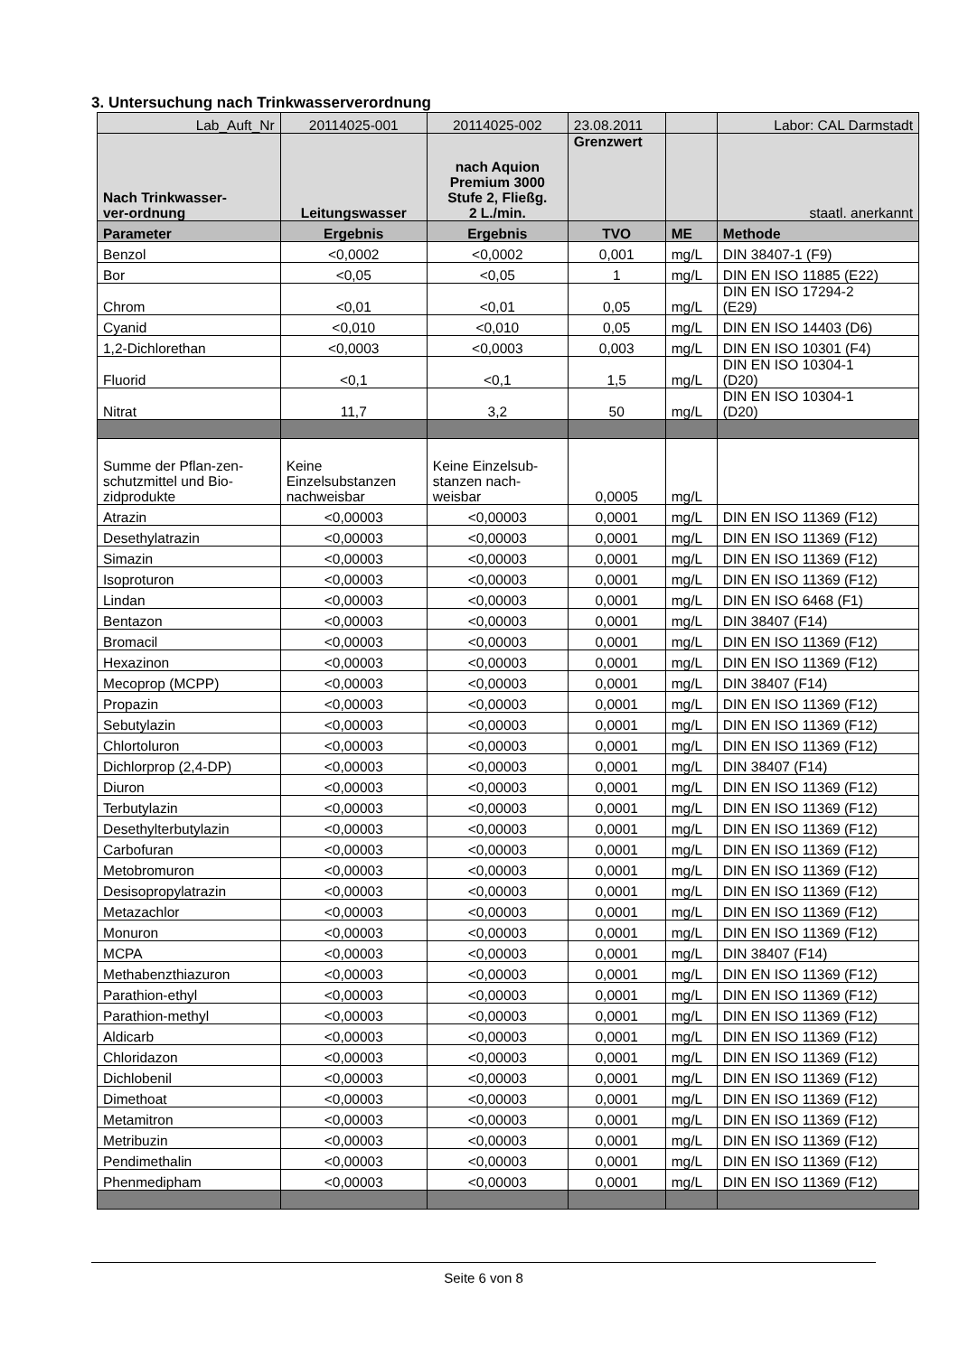3. Untersuchung nach Trinkwasserverordnung
| Lab_Auft_Nr | 20114025-001 | 20114025-002 | 23.08.2011 | | Labor: CAL Darmstadt |
| Nach Trinkwasser- ver-ordnung | Leitungswasser | nach Aquion Premium 3000 Stufe 2, Fließg. 2 L./min. | Grenzwert | | staatl. anerkannt |
| Parameter | Ergebnis | Ergebnis | TVO | ME | Methode |
| Benzol | <0,0002 | <0,0002 | 0,001 | mg/L | DIN 38407-1 (F9) |
| Bor | <0,05 | <0,05 | 1 | mg/L | DIN EN ISO 11885 (E22) |
| Chrom | <0,01 | <0,01 | 0,05 | mg/L | DIN EN ISO 17294-2 (E29) |
| Cyanid | <0,010 | <0,010 | 0,05 | mg/L | DIN EN ISO 14403 (D6) |
| 1,2-Dichlorethan | <0,0003 | <0,0003 | 0,003 | mg/L | DIN EN ISO 10301 (F4) |
| Fluorid | <0,1 | <0,1 | 1,5 | mg/L | DIN EN ISO 10304-1 (D20) |
| Nitrat | 11,7 | 3,2 | 50 | mg/L | DIN EN ISO 10304-1 (D20) |
| Summe der Pflan-zen- schutzmittel und Bio- zidprodukte | Keine Einzelsubstanzen nachweisbar | Keine Einzelsub- stanzen nach- weisbar | 0,0005 | mg/L | |
| Atrazin | <0,00003 | <0,00003 | 0,0001 | mg/L | DIN EN ISO 11369 (F12) |
| Desethylatrazin | <0,00003 | <0,00003 | 0,0001 | mg/L | DIN EN ISO 11369 (F12) |
| Simazin | <0,00003 | <0,00003 | 0,0001 | mg/L | DIN EN ISO 11369 (F12) |
| Isoproturon | <0,00003 | <0,00003 | 0,0001 | mg/L | DIN EN ISO 11369 (F12) |
| Lindan | <0,00003 | <0,00003 | 0,0001 | mg/L | DIN EN ISO 6468 (F1) |
| Bentazon | <0,00003 | <0,00003 | 0,0001 | mg/L | DIN 38407 (F14) |
| Bromacil | <0,00003 | <0,00003 | 0,0001 | mg/L | DIN EN ISO 11369 (F12) |
| Hexazinon | <0,00003 | <0,00003 | 0,0001 | mg/L | DIN EN ISO 11369 (F12) |
| Mecoprop (MCPP) | <0,00003 | <0,00003 | 0,0001 | mg/L | DIN 38407 (F14) |
| Propazin | <0,00003 | <0,00003 | 0,0001 | mg/L | DIN EN ISO 11369 (F12) |
| Sebutylazin | <0,00003 | <0,00003 | 0,0001 | mg/L | DIN EN ISO 11369 (F12) |
| Chlortoluron | <0,00003 | <0,00003 | 0,0001 | mg/L | DIN EN ISO 11369 (F12) |
| Dichlorprop (2,4-DP) | <0,00003 | <0,00003 | 0,0001 | mg/L | DIN 38407 (F14) |
| Diuron | <0,00003 | <0,00003 | 0,0001 | mg/L | DIN EN ISO 11369 (F12) |
| Terbutylazin | <0,00003 | <0,00003 | 0,0001 | mg/L | DIN EN ISO 11369 (F12) |
| Desethylterbutylazin | <0,00003 | <0,00003 | 0,0001 | mg/L | DIN EN ISO 11369 (F12) |
| Carbofuran | <0,00003 | <0,00003 | 0,0001 | mg/L | DIN EN ISO 11369 (F12) |
| Metobromuron | <0,00003 | <0,00003 | 0,0001 | mg/L | DIN EN ISO 11369 (F12) |
| Desisopropylatrazin | <0,00003 | <0,00003 | 0,0001 | mg/L | DIN EN ISO 11369 (F12) |
| Metazachlor | <0,00003 | <0,00003 | 0,0001 | mg/L | DIN EN ISO 11369 (F12) |
| Monuron | <0,00003 | <0,00003 | 0,0001 | mg/L | DIN EN ISO 11369 (F12) |
| MCPA | <0,00003 | <0,00003 | 0,0001 | mg/L | DIN 38407 (F14) |
| Methabenzthiazuron | <0,00003 | <0,00003 | 0,0001 | mg/L | DIN EN ISO 11369 (F12) |
| Parathion-ethyl | <0,00003 | <0,00003 | 0,0001 | mg/L | DIN EN ISO 11369 (F12) |
| Parathion-methyl | <0,00003 | <0,00003 | 0,0001 | mg/L | DIN EN ISO 11369 (F12) |
| Aldicarb | <0,00003 | <0,00003 | 0,0001 | mg/L | DIN EN ISO 11369 (F12) |
| Chloridazon | <0,00003 | <0,00003 | 0,0001 | mg/L | DIN EN ISO 11369 (F12) |
| Dichlobenil | <0,00003 | <0,00003 | 0,0001 | mg/L | DIN EN ISO 11369 (F12) |
| Dimethoat | <0,00003 | <0,00003 | 0,0001 | mg/L | DIN EN ISO 11369 (F12) |
| Metamitron | <0,00003 | <0,00003 | 0,0001 | mg/L | DIN EN ISO 11369 (F12) |
| Metribuzin | <0,00003 | <0,00003 | 0,0001 | mg/L | DIN EN ISO 11369 (F12) |
| Pendimethalin | <0,00003 | <0,00003 | 0,0001 | mg/L | DIN EN ISO 11369 (F12) |
| Phenmedipham | <0,00003 | <0,00003 | 0,0001 | mg/L | DIN EN ISO 11369 (F12) |
Seite 6 von 8